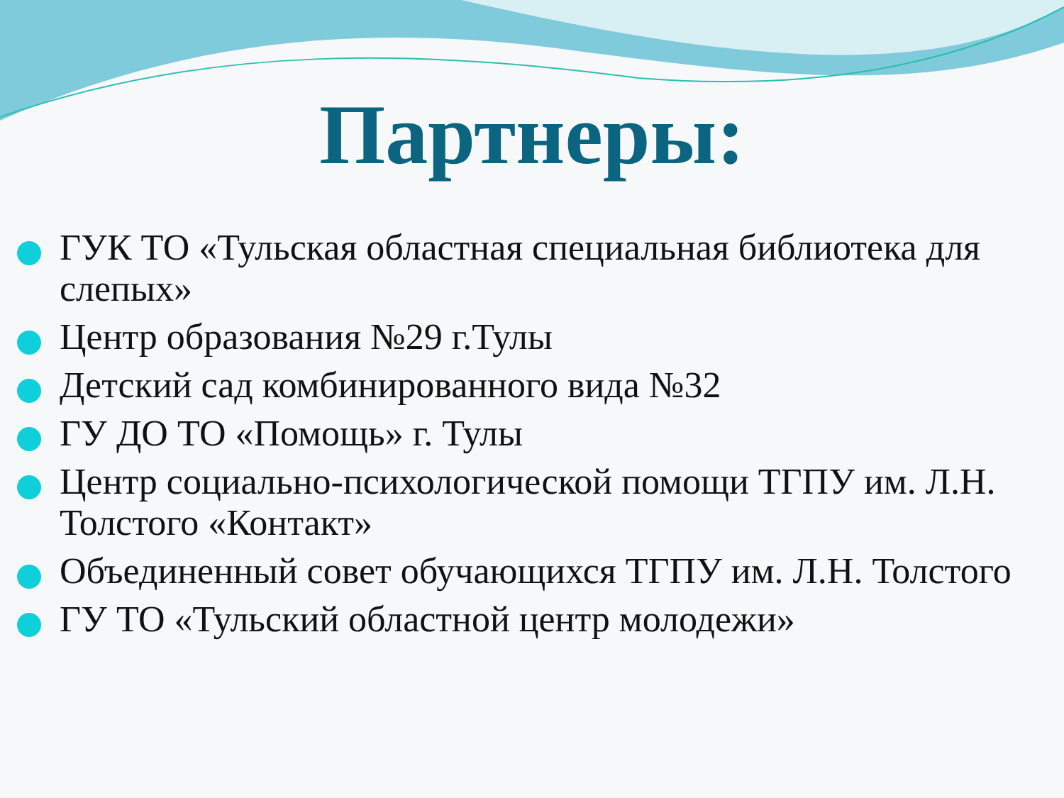Партнеры:
ГУК ТО «Тульская областная специальная библиотека для слепых»
Центр образования №29 г.Тулы
Детский сад комбинированного вида №32
ГУ ДО ТО «Помощь» г. Тулы
Центр социально-психологической помощи ТГПУ им. Л.Н. Толстого «Контакт»
Объединенный совет обучающихся ТГПУ им. Л.Н. Толстого
ГУ ТО «Тульский областной центр молодежи»